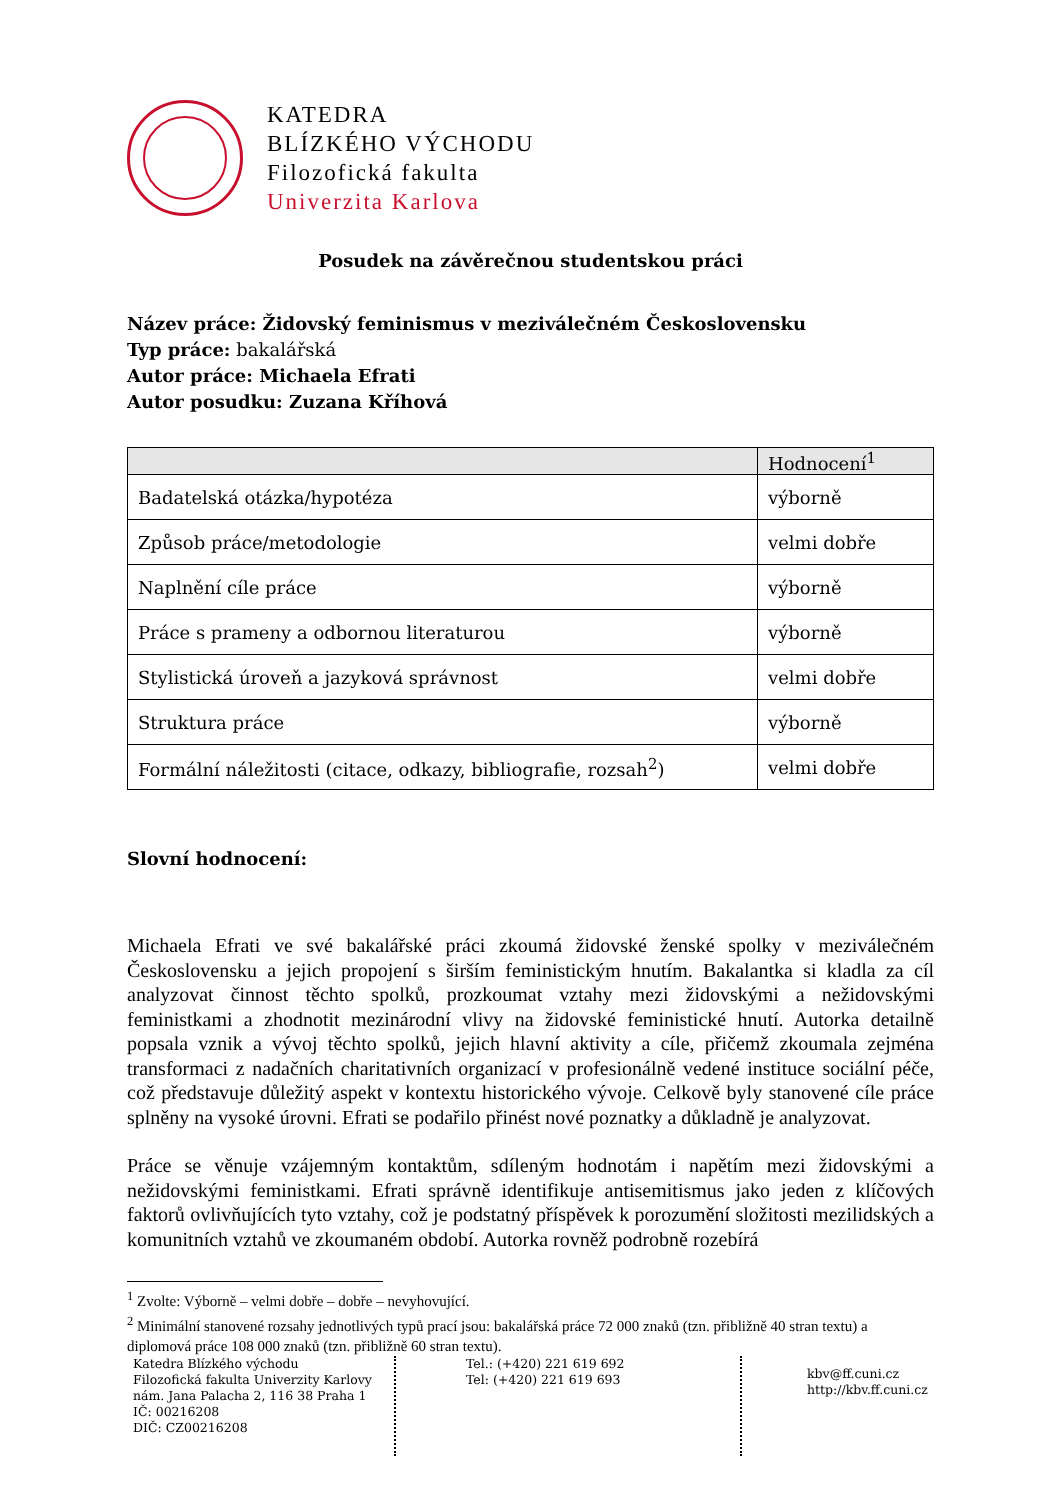KATEDRA
BLÍZKÉHO VÝCHODU
Filozofická fakulta
Univerzita Karlova
Posudek na závěrečnou studentskou práci
Název práce: Židovský feminismus v meziválečném Československu
Typ práce: bakalářská
Autor práce: Michaela Efrati
Autor posudku: Zuzana Kříhová
| | Hodnocení<sup>1</sup> |
| --- | --- |
| Badatelská otázka/hypotéza | výborně |
| Způsob práce/metodologie | velmi dobře |
| Naplnění cíle práce | výborně |
| Práce s prameny a odbornou literaturou | výborně |
| Stylistická úroveň a jazyková správnost | velmi dobře |
| Struktura práce | výborně |
| Formální náležitosti (citace, odkazy, bibliografie, rozsah<sup>2</sup>) | velmi dobře |
Slovní hodnocení:
Michaela Efrati ve své bakalářské práci zkoumá židovské ženské spolky v meziválečném Československu a jejich propojení s širším feministickým hnutím. Bakalantka si kladla za cíl analyzovat činnost těchto spolků, prozkoumat vztahy mezi židovskými a nežidovskými feministkami a zhodnotit mezinárodní vlivy na židovské feministické hnutí. Autorka detailně popsala vznik a vývoj těchto spolků, jejich hlavní aktivity a cíle, přičemž zkoumala zejména transformaci z nadačních charitativních organizací v profesionálně vedené instituce sociální péče, což představuje důležitý aspekt v kontextu historického vývoje. Celkově byly stanovené cíle práce splněny na vysoké úrovni. Efrati se podařilo přinést nové poznatky a důkladně je analyzovat.
Práce se věnuje vzájemným kontaktům, sdíleným hodnotám i napětím mezi židovskými a nežidovskými feministkami. Efrati správně identifikuje antisemitismus jako jeden z klíčových faktorů ovlivňujících tyto vztahy, což je podstatný příspěvek k porozumění složitosti mezilidských a komunitních vztahů ve zkoumaném období. Autorka rovněž podrobně rozebírá
<sup>1</sup> Zvolte: Výborně – velmi dobře – dobře – nevyhovující.
<sup>2</sup> Minimální stanovené rozsahy jednotlivých typů prací jsou: bakalářská práce 72 000 znaků (tzn. přibližně 40 stran textu) a diplomová práce 108 000 znaků (tzn. přibližně 60 stran textu).
Katedra Blízkého východu
Filozofická fakulta Univerzity Karlovy
nám. Jana Palacha 2, 116 38 Praha 1
IČ: 00216208
DIČ: CZ00216208
Tel.: (+420) 221 619 692
Tel: (+420) 221 619 693
kbv@ff.cuni.cz
http://kbv.ff.cuni.cz